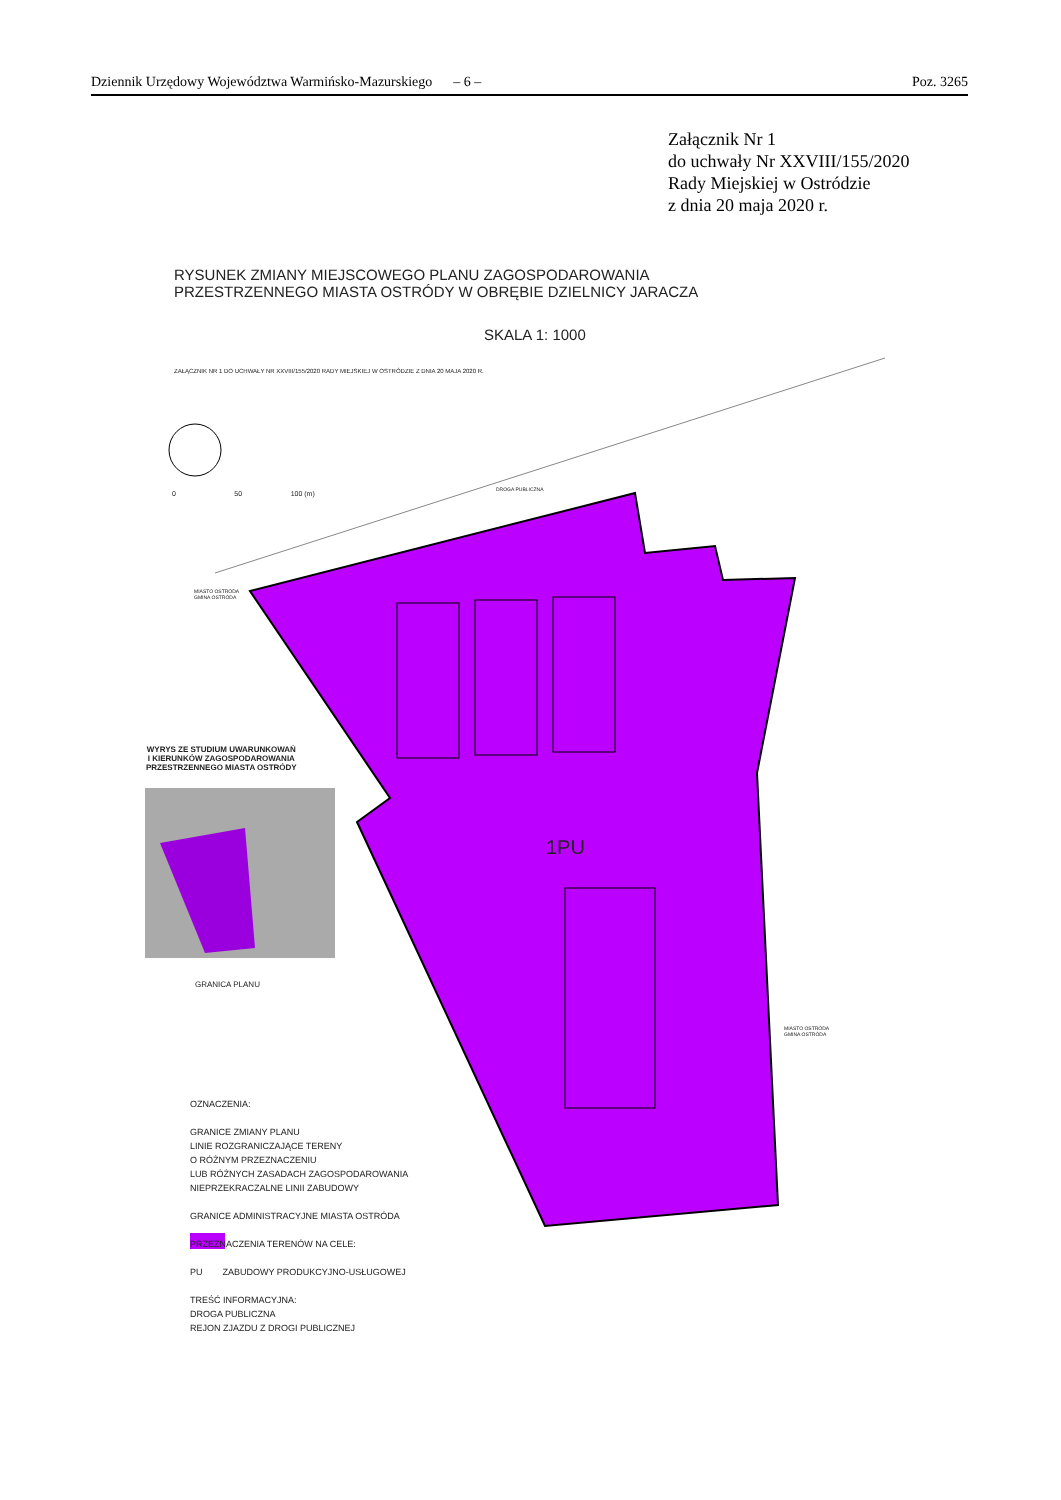Dziennik Urzędowy Województwa Warmińsko-Mazurskiego – 6 – Poz. 3265
Załącznik Nr 1
do uchwały Nr XXVIII/155/2020
Rady Miejskiej w Ostródzie
z dnia 20 maja 2020 r.
RYSUNEK ZMIANY MIEJSCOWEGO PLANU ZAGOSPODAROWANIA
PRZESTRZENNEGO MIASTA OSTRÓDY W OBRĘBIE DZIELNICY JARACZA
SKALA 1: 1000
ZAŁĄCZNIK NR 1 DO UCHWAŁY NR XXVIII/155/2020 RADY MIEJSKIEJ W OSTRÓDZIE Z DNIA 20 MAJA 2020 R.
0 50 100 (m)
DROGA PUBLICZNA
MIASTO OSTRÓDA
GMINA OSTRÓDA
WYRYS ZE STUDIUM UWARUNKOWAŃ
I KIERUNKÓW ZAGOSPODAROWANIA
PRZESTRZENNEGO MIASTA OSTRÓDY
1PU
GRANICA PLANU
OZNACZENIA:
GRANICE ZMIANY PLANU
LINIE ROZGRANICZAJĄCE TERENY
O RÓŻNYM PRZEZNACZENIU
LUB RÓŻNYCH ZASADACH ZAGOSPODAROWANIA
NIEPRZEKRACZALNE LINII ZABUDOWY
GRANICE ADMINISTRACYJNE MIASTA OSTRÓDA
PRZEZNACZENIA TERENÓW NA CELE:
PU ZABUDOWY PRODUKCYJNO-USŁUGOWEJ
TREŚĆ INFORMACYJNA:
DROGA PUBLICZNA
REJON ZJAZDU Z DROGI PUBLICZNEJ
MIASTO OSTRÓDA
GMINA OSTRÓDA